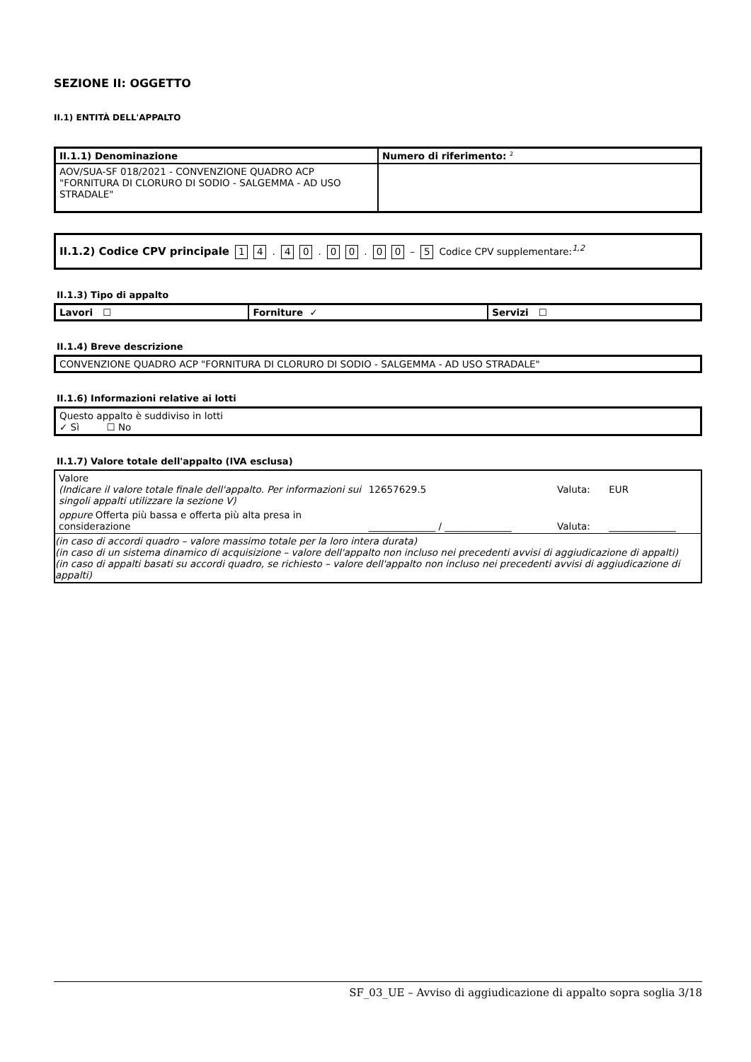SEZIONE II: OGGETTO
II.1) ENTITÀ DELL'APPALTO
| II.1.1) Denominazione | Numero di riferimento: <sup>2</sup> |
| --- | --- |
| AOV/SUA-SF 018/2021 - CONVENZIONE QUADRO ACP "FORNITURA DI CLORURO DI SODIO - SALGEMMA - AD USO STRADALE" | |
| II.1.2) Codice CPV principale 1 4 . 4 0 . 0 0 . 0 0 – 5 Codice CPV supplementare:<sup>1,2</sup> |
II.1.3) Tipo di appalto
| Lavori ☐ | Forniture ✓ | Servizi ☐ |
| --- | --- | --- |
II.1.4) Breve descrizione
| CONVENZIONE QUADRO ACP "FORNITURA DI CLORURO DI SODIO - SALGEMMA - AD USO STRADALE" |
II.1.6) Informazioni relative ai lotti
| Questo appalto è suddiviso in lotti ✓ Sì ☐ No |
II.1.7) Valore totale dell'appalto (IVA esclusa)
| Valore (Indicare il valore totale finale dell'appalto. Per informazioni sui singoli appalti utilizzare la sezione V) | 12657629.5 | Valuta: | EUR |
| oppure Offerta più bassa e offerta più alta presa in considerazione | ______________ / ______________ | Valuta: | ______________ |
| (in caso di accordi quadro – valore massimo totale per la loro intera durata) (in caso di un sistema dinamico di acquisizione – valore dell'appalto non incluso nei precedenti avvisi di aggiudicazione di appalti) (in caso di appalti basati su accordi quadro, se richiesto – valore dell'appalto non incluso nei precedenti avvisi di aggiudicazione di appalti) | | | |
SF_03_UE – Avviso di aggiudicazione di appalto sopra soglia 3/18